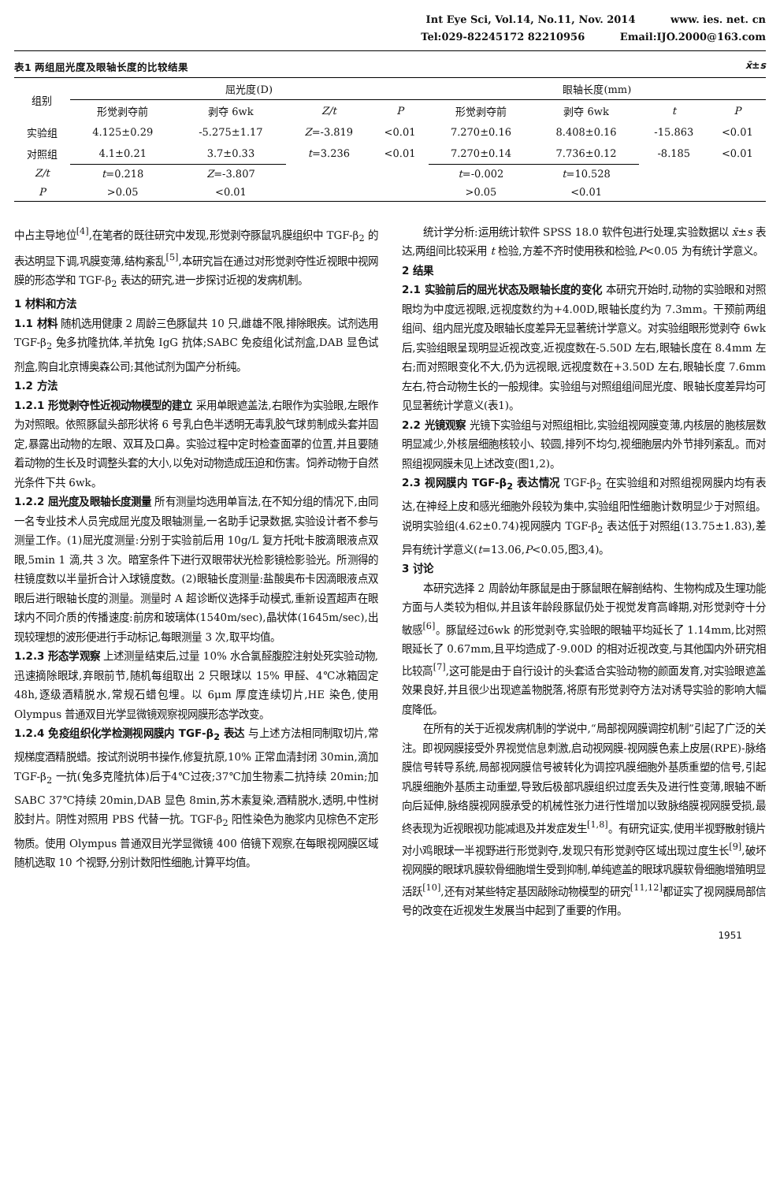Int Eye Sci, Vol.14, No.11, Nov. 2014 www. ies. net. cn
Tel:029-82245172 82210956 Email:IJO.2000@163.com
表1 两组屈光度及眼轴长度的比较结果 x̄±s
| 组别 | 屈光度(D) | | | | 眼轴长度(mm) | | | |
| --- | --- | --- | --- | --- | --- | --- | --- | --- |
| | 形觉剥夺前 | 剥夺 6wk | Z/t | P | 形觉剥夺前 | 剥夺 6wk | t | P |
| 实验组 | 4.125±0.29 | -5.275±1.17 | Z =-3.819 | <0.01 | 7.270±0.16 | 8.408±0.16 | -15.863 | <0.01 |
| 对照组 | 4.1±0.21 | 3.7±0.33 | t =3.236 | <0.01 | 7.270±0.14 | 7.736±0.12 | -8.185 | <0.01 |
| Z/t | t =0.218 | Z =-3.807 | | | t =-0.002 | t =10.528 | | |
| P | >0.05 | <0.01 | | | >0.05 | <0.01 | | |
中占主导地位<sup>[4]</sup>,在笔者的既往研究中发现,形觉剥夺豚鼠巩膜组织中 TGF-β<sub>2</sub> 的表达明显下调,巩膜变薄,结构紊乱<sup>[5]</sup>,本研究旨在通过对形觉剥夺性近视眼中视网膜的形态学和 TGF-β<sub>2</sub> 表达的研究,进一步探讨近视的发病机制。
1 材料和方法
1.1 材料 随机选用健康 2 周龄三色豚鼠共 10 只,雌雄不限,排除眼疾。试剂选用 TGF-β<sub>2</sub> 兔多抗隆抗体,羊抗兔 IgG 抗体;SABC 免疫组化试剂盒,DAB 显色试剂盒,购自北京博奥森公司;其他试剂为国产分析纯。
1.2 方法
1.2.1 形觉剥夺性近视动物模型的建立 采用单眼遮盖法,右眼作为实验眼,左眼作为对照眼。依照豚鼠头部形状将 6 号乳白色半透明无毒乳胶气球剪制成头套并固定,暴露出动物的左眼、双耳及口鼻。实验过程中定时检查面罩的位置,并且要随着动物的生长及时调整头套的大小,以免对动物造成压迫和伤害。饲养动物于自然光条件下共 6wk。
1.2.2 屈光度及眼轴长度测量 所有测量均选用单盲法,在不知分组的情况下,由同一名专业技术人员完成屈光度及眼轴测量,一名助手记录数据,实验设计者不参与测量工作。(1)屈光度测量:分别于实验前后用 10g/L 复方托吡卡胺滴眼液点双眼,5min 1 滴,共 3 次。暗室条件下进行双眼带状光检影镜检影验光。所测得的柱镜度数以半量折合计入球镜度数。(2)眼轴长度测量:盐酸奥布卡因滴眼液点双眼后进行眼轴长度的测量。测量时 A 超诊断仪选择手动模式,重新设置超声在眼球内不同介质的传播速度:前房和玻璃体(1540m/sec),晶状体(1645m/sec),出现较理想的波形便进行手动标记,每眼测量 3 次,取平均值。
1.2.3 形态学观察 上述测量结束后,过量 10% 水合氯醛腹腔注射处死实验动物,迅速摘除眼球,弃眼前节,随机每组取出 2 只眼球以 15% 甲醛、4℃冰箱固定 48h,逐级酒精脱水,常规石蜡包埋。以 6μm 厚度连续切片,HE 染色,使用 Olympus 普通双目光学显微镜观察视网膜形态学改变。
1.2.4 免疫组织化学检测视网膜内 TGF-β<sub>2</sub> 表达 与上述方法相同制取切片,常规梯度酒精脱蜡。按试剂说明书操作,修复抗原,10% 正常血清封闭 30min,滴加 TGF-β<sub>2</sub> 一抗(兔多克隆抗体)后于4℃过夜;37℃加生物素二抗持续 20min;加 SABC 37℃持续 20min,DAB 显色 8min,苏木素复染,酒精脱水,透明,中性树胶封片。阴性对照用 PBS 代替一抗。TGF-β<sub>2</sub> 阳性染色为胞浆内见棕色不定形物质。使用 Olympus 普通双目光学显微镜 400 倍镜下观察,在每眼视网膜区域随机选取 10 个视野,分别计数阳性细胞,计算平均值。
统计学分析:运用统计软件 SPSS 18.0 软件包进行处理,实验数据以 x̄±s 表达,两组间比较采用 t 检验,方差不齐时使用秩和检验,P<0.05 为有统计学意义。
2 结果
2.1 实验前后的屈光状态及眼轴长度的变化 本研究开始时,动物的实验眼和对照眼均为中度远视眼,远视度数约为+4.00D,眼轴长度约为 7.3mm。干预前两组组间、组内屈光度及眼轴长度差异无显著统计学意义。对实验组眼形觉剥夺 6wk 后,实验组眼呈现明显近视改变,近视度数在-5.50D 左右,眼轴长度在 8.4mm 左右;而对照眼变化不大,仍为远视眼,远视度数在+3.50D 左右,眼轴长度 7.6mm 左右,符合动物生长的一般规律。实验组与对照组组间屈光度、眼轴长度差异均可见显著统计学意义(表1)。
2.2 光镜观察 光镜下实验组与对照组相比,实验组视网膜变薄,内核层的胞核层数明显减少,外核层细胞核较小、较圆,排列不均匀,视细胞层内外节排列紊乱。而对照组视网膜未见上述改变(图1,2)。
2.3 视网膜内 TGF-β<sub>2</sub> 表达情况 TGF-β<sub>2</sub> 在实验组和对照组视网膜内均有表达,在神经上皮和感光细胞外段较为集中,实验组阳性细胞计数明显少于对照组。说明实验组(4.62±0.74)视网膜内 TGF-β<sub>2</sub> 表达低于对照组(13.75±1.83),差异有统计学意义(t=13.06,P<0.05,图3,4)。
3 讨论
本研究选择 2 周龄幼年豚鼠是由于豚鼠眼在解剖结构、生物构成及生理功能方面与人类较为相似,并且该年龄段豚鼠仍处于视觉发育高峰期,对形觉剥夺十分敏感<sup>[6]</sup>。豚鼠经过6wk 的形觉剥夺,实验眼的眼轴平均延长了 1.14mm,比对照眼延长了 0.67mm,且平均造成了-9.00D 的相对近视改变,与其他国内外研究相比较高<sup>[7]</sup>,这可能是由于自行设计的头套适合实验动物的颜面发育,对实验眼遮盖效果良好,并且很少出现遮盖物脱落,将原有形觉剥夺方法对诱导实验的影响大幅度降低。
在所有的关于近视发病机制的学说中,“局部视网膜调控机制”引起了广泛的关注。即视网膜接受外界视觉信息刺激,启动视网膜-视网膜色素上皮层(RPE)-脉络膜信号转导系统,局部视网膜信号被转化为调控巩膜细胞外基质重塑的信号,引起巩膜细胞外基质主动重塑,导致后极部巩膜组织过度丢失及进行性变薄,眼轴不断向后延伸,脉络膜视网膜承受的机械性张力进行性增加以致脉络膜视网膜受损,最终表现为近视眼视功能减退及并发症发生<sup>[1,8]</sup>。有研究证实,使用半视野散射镜片对小鸡眼球一半视野进行形觉剥夺,发现只有形觉剥夺区域出现过度生长<sup>[9]</sup>,破坏视网膜的眼球巩膜软骨细胞增生受到抑制,单纯遮盖的眼球巩膜软骨细胞增殖明显活跃<sup>[10]</sup>,还有对某些特定基因敲除动物模型的研究<sup>[11,12]</sup>都证实了视网膜局部信号的改变在近视发生发展当中起到了重要的作用。
1951